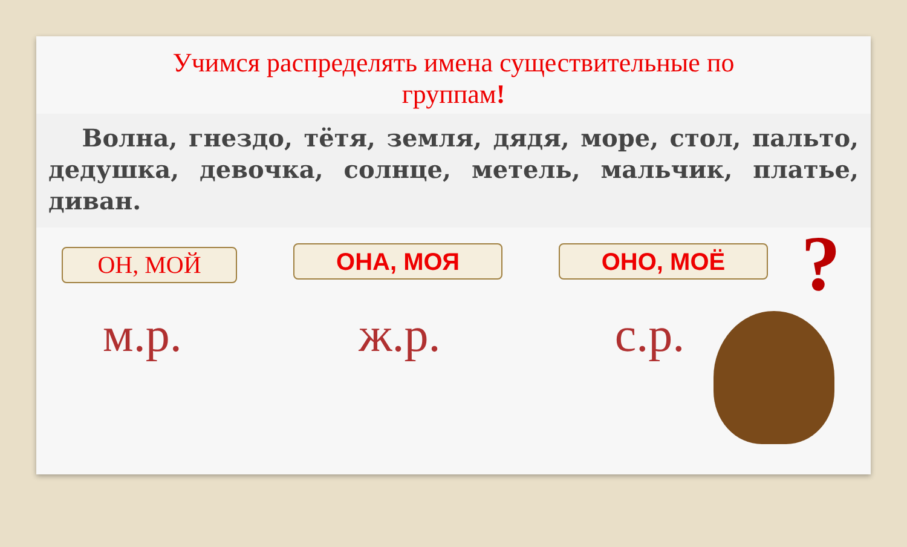Учимся распределять имена существительные по группам!
Волна, гнездо, тётя, земля, дядя, море, стол, пальто, дедушка, девочка, солнце, метель, мальчик, платье, диван.
ОН, МОЙ
ОНА, МОЯ ОНО, МОЁ
?
м.р. ж.р. с.р.